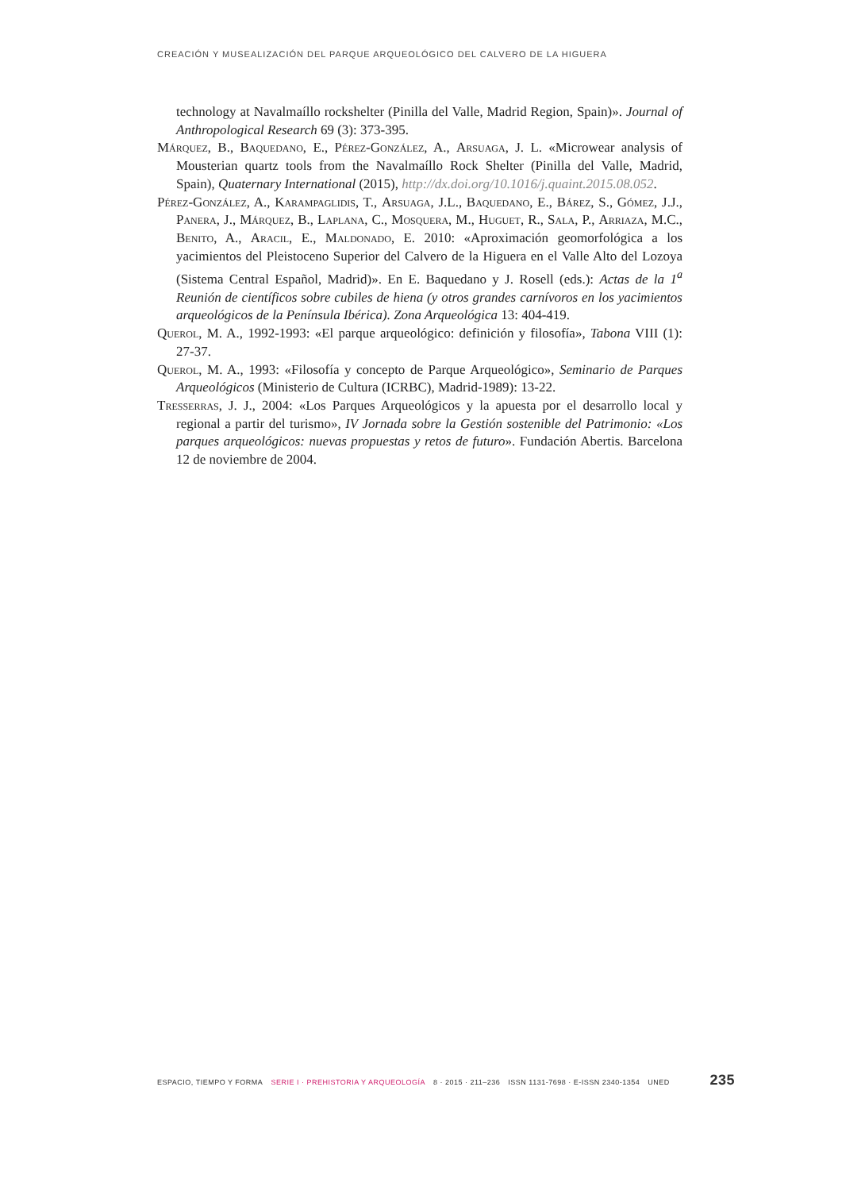CREACIÓN Y MUSEALIZACIÓN DEL PARQUE ARQUEOLÓGICO DEL CALVERO DE LA HIGUERA
technology at Navalmaíllo rockshelter (Pinilla del Valle, Madrid Region, Spain)». Journal of Anthropological Research 69 (3): 373-395.
Márquez, B., Baquedano, E., Pérez-González, A., Arsuaga, J. L. «Microwear analysis of Mousterian quartz tools from the Navalmaíllo Rock Shelter (Pinilla del Valle, Madrid, Spain), Quaternary International (2015), http://dx.doi.org/10.1016/j.quaint.2015.08.052.
Pérez-González, A., Karampaglidis, T., Arsuaga, J.L., Baquedano, E., Bárez, S., Gómez, J.J., Panera, J., Márquez, B., Laplana, C., Mosquera, M., Huguet, R., Sala, P., Arriaza, M.C., Benito, A., Aracil, E., Maldonado, E. 2010: «Aproximación geomorfológica a los yacimientos del Pleistoceno Superior del Calvero de la Higuera en el Valle Alto del Lozoya (Sistema Central Español, Madrid)». En E. Baquedano y J. Rosell (eds.): Actas de la 1<sup>a</sup> Reunión de científicos sobre cubiles de hiena (y otros grandes carnívoros en los yacimientos arqueológicos de la Península Ibérica). Zona Arqueológica 13: 404-419.
Querol, M. A., 1992-1993: «El parque arqueológico: definición y filosofía», Tabona VIII (1): 27-37.
Querol, M. A., 1993: «Filosofía y concepto de Parque Arqueológico», Seminario de Parques Arqueológicos (Ministerio de Cultura (ICRBC), Madrid-1989): 13-22.
Tresserras, J. J., 2004: «Los Parques Arqueológicos y la apuesta por el desarrollo local y regional a partir del turismo», IV Jornada sobre la Gestión sostenible del Patrimonio: «Los parques arqueológicos: nuevas propuestas y retos de futuro». Fundación Abertis. Barcelona 12 de noviembre de 2004.
ESPACIO, TIEMPO Y FORMA SERIE I · PREHISTORIA Y ARQUEOLOGÍA 8 · 2015 · 211–236 ISSN 1131-7698 · E-ISSN 2340-1354 UNED 235